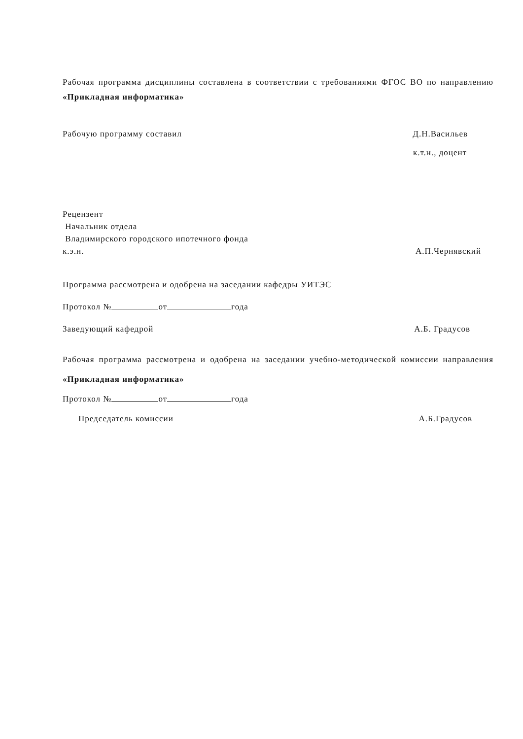Рабочая программа дисциплины составлена в соответствии с требованиями ФГОС ВО по направлению «Прикладная информатика»
Рабочую программу составил Д.Н.Васильев
к.т.н., доцент
Рецензент
Начальник отдела
Владимирского городского ипотечного фонда
к.э.н. А.П.Чернявский
Программа рассмотрена и одобрена на заседании кафедры УИТЭС
Протокол № от года
Заведующий кафедрой А.Б. Градусов
Рабочая программа рассмотрена и одобрена на заседании учебно-методической комиссии направления «Прикладная информатика»
Протокол № от года
Председатель комиссии А.Б.Градусов